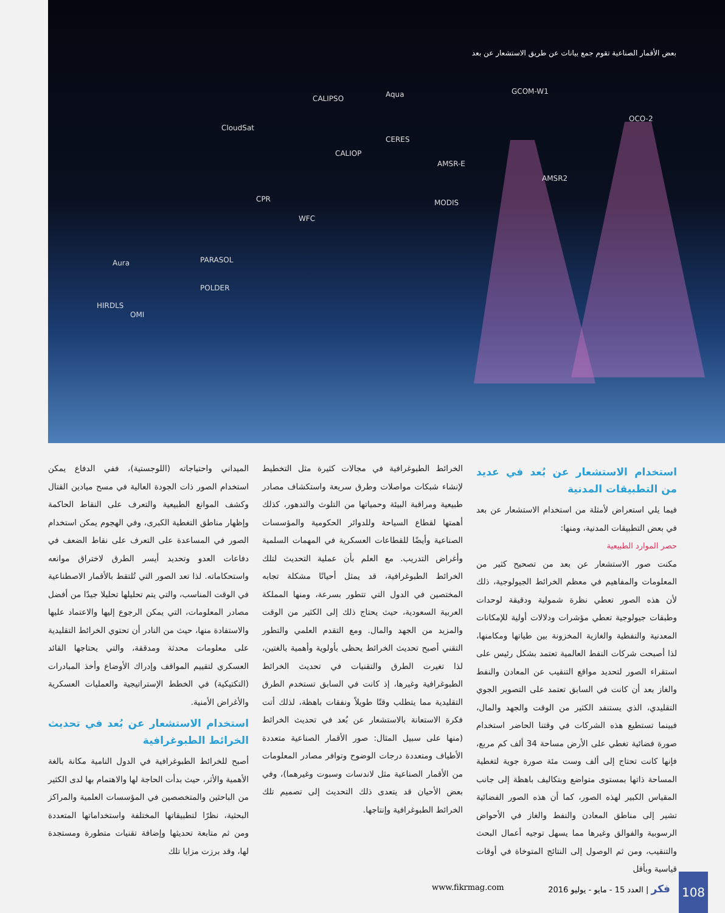بعض الأقمار الصناعية تقوم جمع بيانات عن طريق الاستشعار عن بعد
CALIPSO Aqua GCOM-W1
OCO-2
CloudSat
CERES
CALIOP
AMSR-E
AMSR2
MODIS CPR
WFC
Aura PARASOL
POLDER
HIRDLS
OMI
الميداني واحتياجاته (اللوجستية)، ففي الدفاع يمكن استخدام الصور ذات الجودة العالية في مسح ميادين القتال وكشف الموانع الطبيعية والتعرف على النقاط الحاكمة وإظهار مناطق التغطية الكبرى، وفي الهجوم يمكن استخدام الصور في المساعدة على التعرف على نقاط الضعف في دفاعات العدو وتحديد أيسر الطرق لاختراق موانعه واستحكاماته. لذا تعد الصور التي تُلتقط بالأقمار الاصطناعية في الوقت المناسب، والتي يتم تحليلها تحليلا جيدًا من أفضل مصادر المعلومات، التي يمكن الرجوع إليها والاعتماد عليها والاستفادة منها، حيث من النادر أن تحتوي الخرائط التقليدية على معلومات محدثة ومدققة، والتي يحتاجها القائد العسكري لتقييم المواقف وإدراك الأوضاع وأخذ المبادرات (التكتيكية) في الخطط الإستراتيجية والعمليات العسكرية والأغراض الأمنية.
استخدام الاستشعار عن بُعد في تحديث الخرائط الطبوغرافية
أصبح للخرائط الطبوغرافية في الدول النامية مكانة بالغة الأهمية والأثر، حيث بدأت الحاجة لها والاهتمام بها لدى الكثير من الباحثين والمتخصصين في المؤسسات العلمية والمراكز البحثية، نظرًا لتطبيقاتها المختلفة واستخداماتها المتعددة ومن ثم متابعة تحديثها وإضافة تقنيات متطورة ومستجدة لها، وقد برزت مزايا تلك
الخرائط الطبوغرافية في مجالات كثيرة مثل التخطيط لإنشاء شبكات مواصلات وطرق سريعة واستكشاف مصادر طبيعية ومراقبة البيئة وحمياتها من التلوث والتدهور، كذلك أهمتها لقطاع السياحة وللدوائر الحكومية والمؤسسات الصناعية وأيضًا للقطاعات العسكرية في المهمات السلمية وأغراض التدريب. مع العلم بأن عملية التحديث لتلك الخرائط الطبوغرافية، قد يمثل أحيانًا مشكلة تجابه المختصين في الدول التي تتطور بسرعة، ومنها المملكة العربية السعودية، حيث يحتاج ذلك إلى الكثير من الوقت والمزيد من الجهد والمال. ومع التقدم العلمي والتطور التقني أصبح تحديث الخرائط يحظى بأولوية وأهمية بالغتين، لذا تغيرت الطرق والتقنيات في تحديث الخرائط الطبوغرافية وغيرها، إذ كانت في السابق تستخدم الطرق التقليدية مما يتطلب وقتًا طويلاً ونفقات باهظة، لذلك أتت فكرة الاستعانة بالاستشعار عن بُعد في تحديث الخرائط (منها على سبيل المثال: صور الأقمار الصناعية متعددة الأطياف ومتعددة درجات الوضوح وتوافر مصادر المعلومات من الأقمار الصناعية مثل لاندسات وسبوت وغيرهما)، وفي بعض الأحيان قد يتعدى ذلك التحديث إلى تصميم تلك الخرائط الطبوغرافية وإنتاجها.
استخدام الاستشعار عن بُعد في عديد من التطبيقات المدنية
فيما يلي استعراض لأمثلة من استخدام الاستشعار عن بعد في بعض التطبيقات المدنية، ومنها:
حصر الموارد الطبيعية
مكنت صور الاستشعار عن بعد من تصحيح كثير من المعلومات والمفاهيم في معظم الخرائط الجيولوجية، ذلك لأن هذه الصور تعطي نظرة شمولية ودقيقة لوحدات وطبقات جيولوجية تعطي مؤشرات ودلالات أولية للإمكانات المعدنية والنفطية والغازية المخزونة بين طياتها ومكامنها، لذا أصبحت شركات النفط العالمية تعتمد بشكل رئيس على استقراء الصور لتحديد مواقع التنقيب عن المعادن والنفط والغاز بعد أن كانت في السابق تعتمد على التصوير الجوي التقليدي، الذي يستنفد الكثير من الوقت والجهد والمال، فبينما تستطيع هذه الشركات في وقتنا الحاضر استخدام صورة فضائية تغطي على الأرض مساحة 34 ألف كم مربع، فإنها كانت تحتاج إلى ألف وست مئة صورة جوية لتغطية المساحة ذاتها بمستوى متواضع وبتكاليف باهظة إلى جانب المقياس الكبير لهذه الصور، كما أن هذه الصور الفضائية تشير إلى مناطق المعادن والنفط والغاز في الأحواض الرسوبية والفوالق وغيرها مما يسهل توجيه أعمال البحث والتنقيب، ومن ثم الوصول إلى النتائج المتوخاة في أوقات قياسية وبأقل
108
فكر | العدد 15 - مايو - يوليو 2016
www.fikrmag.com